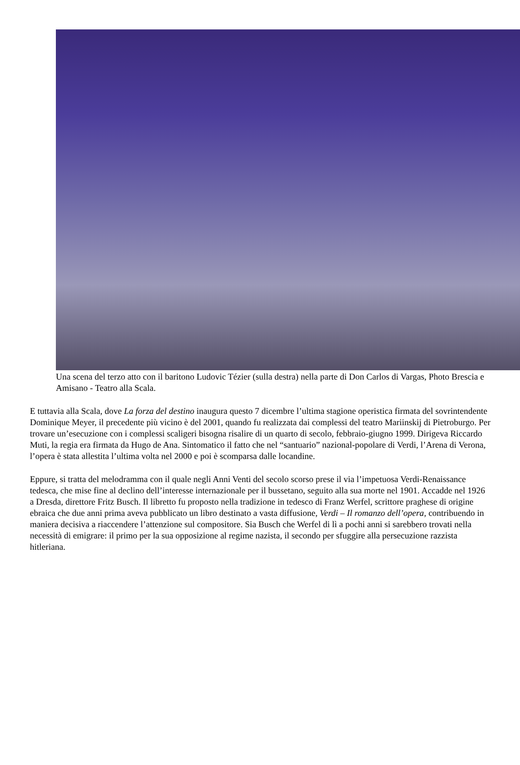Una scena del terzo atto con il baritono Ludovic Tézier (sulla destra) nella parte di Don Carlos di Vargas, Photo Brescia e Amisano - Teatro alla Scala.
E tuttavia alla Scala, dove La forza del destino inaugura questo 7 dicembre l’ultima stagione operistica firmata del sovrintendente Dominique Meyer, il precedente più vicino è del 2001, quando fu realizzata dai complessi del teatro Mariinskij di Pietroburgo. Per trovare un’esecuzione con i complessi scaligeri bisogna risalire di un quarto di secolo, febbraio-giugno 1999. Dirigeva Riccardo Muti, la regia era firmata da Hugo de Ana. Sintomatico il fatto che nel “santuario” nazional-popolare di Verdi, l’Arena di Verona, l’opera è stata allestita l’ultima volta nel 2000 e poi è scomparsa dalle locandine.
Eppure, si tratta del melodramma con il quale negli Anni Venti del secolo scorso prese il via l’impetuosa Verdi-Renaissance tedesca, che mise fine al declino dell’interesse internazionale per il bussetano, seguito alla sua morte nel 1901. Accadde nel 1926 a Dresda, direttore Fritz Busch. Il libretto fu proposto nella tradizione in tedesco di Franz Werfel, scrittore praghese di origine ebraica che due anni prima aveva pubblicato un libro destinato a vasta diffusione, Verdi – Il romanzo dell’opera, contribuendo in maniera decisiva a riaccendere l’attenzione sul compositore. Sia Busch che Werfel di lì a pochi anni si sarebbero trovati nella necessità di emigrare: il primo per la sua opposizione al regime nazista, il secondo per sfuggire alla persecuzione razzista hitleriana.